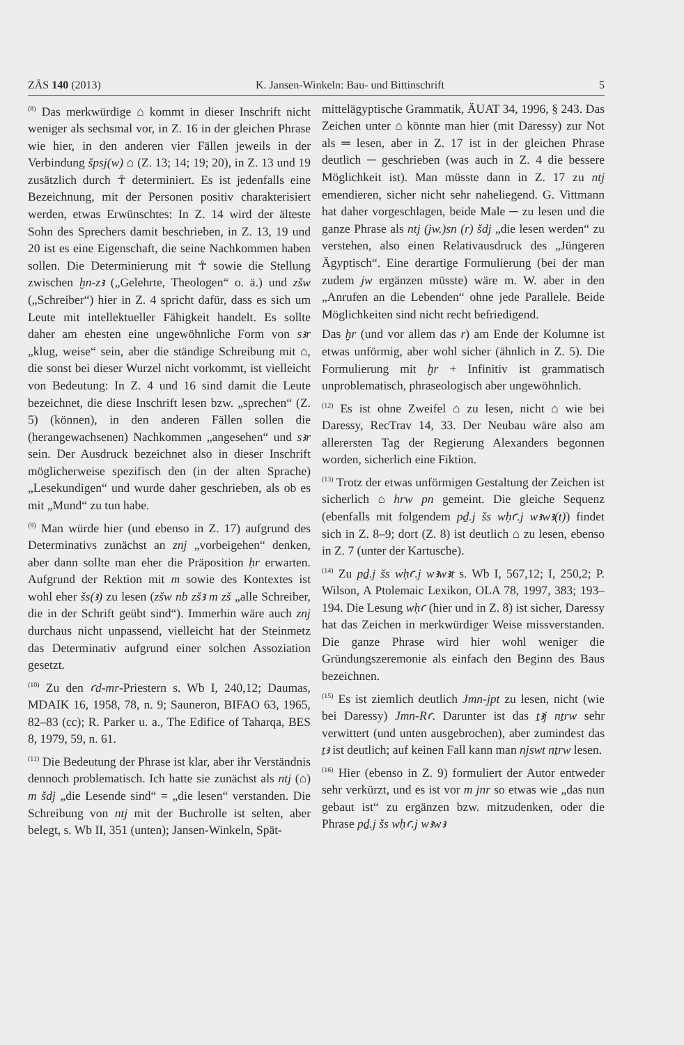ZÄS 140 (2013) K. Jansen-Winkeln: Bau- und Bittinschrift 5
<sup>(8)</sup> Das merkwürdige ⌂ kommt in dieser Inschrift nicht weniger als sechsmal vor, in Z. 16 in der gleichen Phrase wie hier, in den anderen vier Fällen jeweils in der Verbindung špsj(w) ⌂ (Z. 13; 14; 19; 20), in Z. 13 und 19 zusätzlich durch ☥ determiniert. Es ist jedenfalls eine Bezeichnung, mit der Personen positiv charakterisiert werden, etwas Erwünschtes: In Z. 14 wird der älteste Sohn des Sprechers damit beschrieben, in Z. 13, 19 und 20 ist es eine Eigenschaft, die seine Nachkommen haben sollen. Die Determinierung mit ☥ sowie die Stellung zwischen ḫn-zꜣ („Gelehrte, Theologen“ o. ä.) und zšw („Schreiber“) hier in Z. 4 spricht dafür, dass es sich um Leute mit intellektueller Fähigkeit handelt. Es sollte daher am ehesten eine ungewöhnliche Form von sꜣr „klug, weise“ sein, aber die ständige Schreibung mit ⌂, die sonst bei dieser Wurzel nicht vorkommt, ist vielleicht von Bedeutung: In Z. 4 und 16 sind damit die Leute bezeichnet, die diese Inschrift lesen bzw. „sprechen“ (Z. 5) (können), in den anderen Fällen sollen die (herangewachsenen) Nachkommen „angesehen“ und sꜣr sein. Der Ausdruck bezeichnet also in dieser Inschrift möglicherweise spezifisch den (in der alten Sprache) „Lesekundigen“ und wurde daher geschrieben, als ob es mit „Mund“ zu tun habe.
<sup>(9)</sup> Man würde hier (und ebenso in Z. 17) aufgrund des Determinativs zunächst an znj „vorbeigehen“ denken, aber dann sollte man eher die Präposition ḥr erwarten. Aufgrund der Rektion mit m sowie des Kontextes ist wohl eher šs(ꜣ) zu lesen (zšw nb zšꜣ m zš „alle Schreiber, die in der Schrift geübt sind“). Immerhin wäre auch znj durchaus nicht unpassend, vielleicht hat der Steinmetz das Determinativ aufgrund einer solchen Assoziation gesetzt.
<sup>(10)</sup> Zu den ꜥd-mr-Priestern s. Wb I, 240,12; Daumas, MDAIK 16, 1958, 78, n. 9; Sauneron, BIFAO 63, 1965, 82–83 (cc); R. Parker u. a., The Edifice of Taharqa, BES 8, 1979, 59, n. 61.
<sup>(11)</sup> Die Bedeutung der Phrase ist klar, aber ihr Verständnis dennoch problematisch. Ich hatte sie zunächst als ntj (⌂) m šdj „die Lesende sind“ = „die lesen“ verstanden. Die Schreibung von ntj mit der Buchrolle ist selten, aber belegt, s. Wb II, 351 (unten); Jansen-Winkeln, Spät-
mittelägyptische Grammatik, ÄUAT 34, 1996, § 243. Das Zeichen unter ⌂ könnte man hier (mit Daressy) zur Not als ═ lesen, aber in Z. 17 ist in der gleichen Phrase deutlich ─ geschrieben (was auch in Z. 4 die bessere Möglichkeit ist). Man müsste dann in Z. 17 zu ntj emendieren, sicher nicht sehr naheliegend. G. Vittmann hat daher vorgeschlagen, beide Male ─ zu lesen und die ganze Phrase als ntj (jw.)sn (r) šdj „die lesen werden“ zu verstehen, also einen Relativausdruck des „Jüngeren Ägyptisch“. Eine derartige Formulierung (bei der man zudem jw ergänzen müsste) wäre m. W. aber in den „Anrufen an die Lebenden“ ohne jede Parallele. Beide Möglichkeiten sind nicht recht befriedigend.
Das ḫr (und vor allem das r) am Ende der Kolumne ist etwas unförmig, aber wohl sicher (ähnlich in Z. 5). Die Formulierung mit ḫr + Infinitiv ist grammatisch unproblematisch, phraseologisch aber ungewöhnlich.
<sup>(12)</sup> Es ist ohne Zweifel ⌂ zu lesen, nicht ⌂ wie bei Daressy, RecTrav 14, 33. Der Neubau wäre also am allerersten Tag der Regierung Alexanders begonnen worden, sicherlich eine Fiktion.
<sup>(13)</sup> Trotz der etwas unförmigen Gestaltung der Zeichen ist sicherlich ⌂ hrw pn gemeint. Die gleiche Sequenz (ebenfalls mit folgendem pḏ.j šs wḥꜥ.j wꜣwꜣ(t)) findet sich in Z. 8–9; dort (Z. 8) ist deutlich ⌂ zu lesen, ebenso in Z. 7 (unter der Kartusche).
<sup>(14)</sup> Zu pḏ.j šs wḥꜥ.j wꜣwꜣt s. Wb I, 567,12; I, 250,2; P. Wilson, A Ptolemaic Lexikon, OLA 78, 1997, 383; 193–194. Die Lesung wḥꜥ (hier und in Z. 8) ist sicher, Daressy hat das Zeichen in merkwürdiger Weise missverstanden. Die ganze Phrase wird hier wohl weniger die Gründungszeremonie als einfach den Beginn des Baus bezeichnen.
<sup>(15)</sup> Es ist ziemlich deutlich Jmn-jpt zu lesen, nicht (wie bei Daressy) Jmn-Rꜥ. Darunter ist das ṯꜣj nṯrw sehr verwittert (und unten ausgebrochen), aber zumindest das ṯꜣ ist deutlich; auf keinen Fall kann man njswt nṯrw lesen.
<sup>(16)</sup> Hier (ebenso in Z. 9) formuliert der Autor entweder sehr verkürzt, und es ist vor m jnr so etwas wie „das nun gebaut ist“ zu ergänzen bzw. mitzudenken, oder die Phrase pḏ.j šs wḥꜥ.j wꜣwꜣ